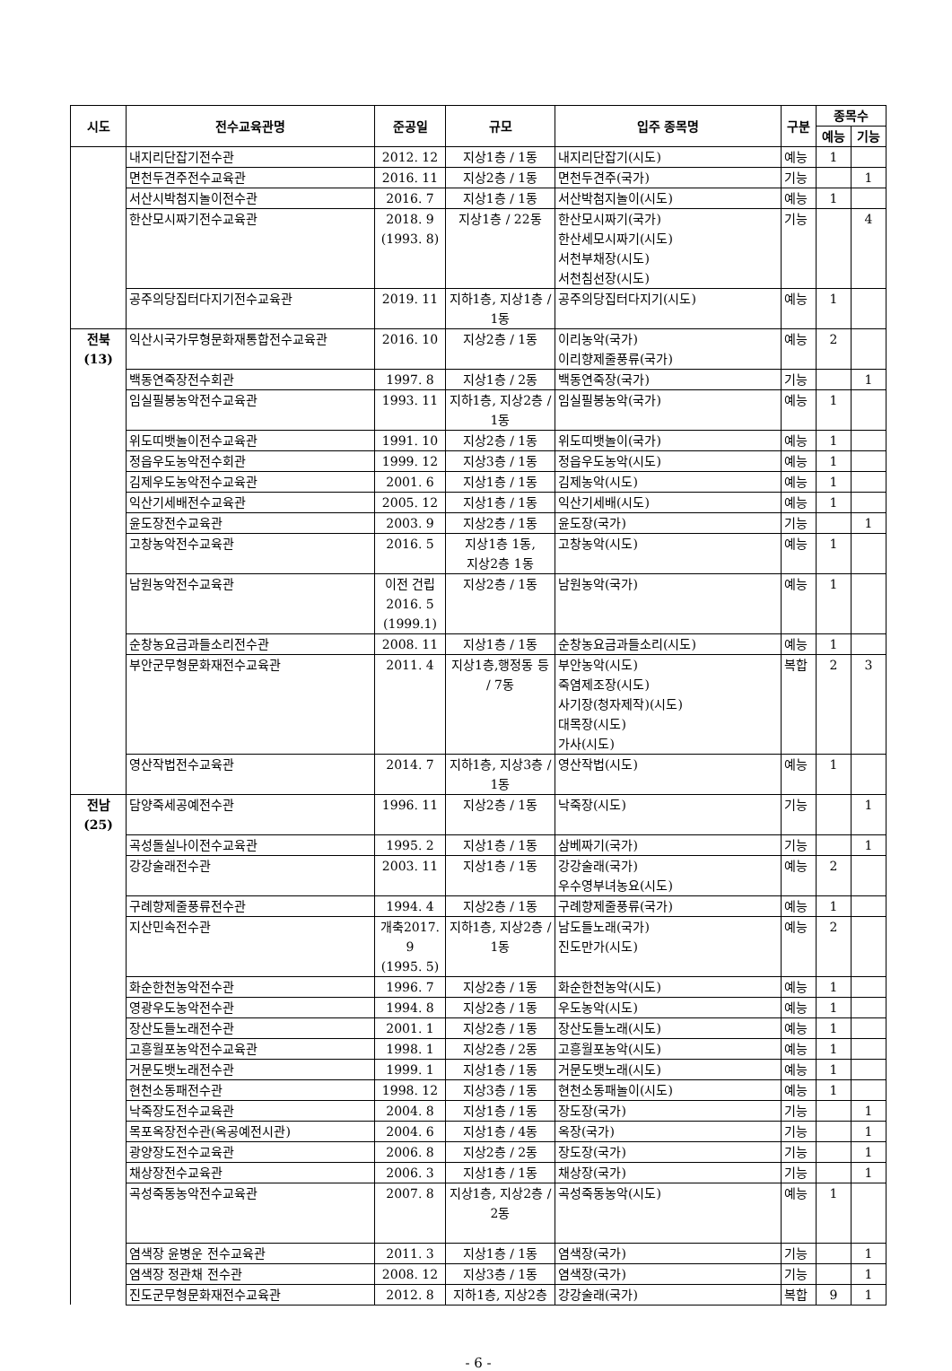| 시도 | 전수교육관명 | 준공일 | 규모 | 입주 종목명 | 구분 | 종목수 | |
| --- | --- | --- | --- | --- | --- | --- | --- |
| | | | | | | 예능 | 기능 |
| | 내지리단잡기전수관 | 2012. 12 | 지상1층 / 1동 | 내지리단잡기(시도) | 예능 | 1 | |
| | 면천두견주전수교육관 | 2016. 11 | 지상2층 / 1동 | 면천두견주(국가) | 기능 | | 1 |
| | 서산시박첨지놀이전수관 | 2016. 7 | 지상1층 / 1동 | 서산박첨지놀이(시도) | 예능 | 1 | |
| | 한산모시짜기전수교육관 | 2018. 9 (1993. 8) | 지상1층 / 22동 | 한산모시짜기(국가) 한산세모시짜기(시도) 서천부채장(시도) 서천침선장(시도) | 기능 | | 4 |
| | 공주의당집터다지기전수교육관 | 2019. 11 | 지하1층, 지상1층 / 1동 | 공주의당집터다지기(시도) | 예능 | 1 | |
| 전북(13) | 익산시국가무형문화재통합전수교육관 | 2016. 10 | 지상2층 / 1동 | 이리농악(국가) 이리향제줄풍류(국가) | 예능 | 2 | |
| | 백동연죽장전수회관 | 1997. 8 | 지상1층 / 2동 | 백동연죽장(국가) | 기능 | | 1 |
| | 임실필봉농악전수교육관 | 1993. 11 | 지하1층, 지상2층 / 1동 | 임실필봉농악(국가) | 예능 | 1 | |
| | 위도띠뱃놀이전수교육관 | 1991. 10 | 지상2층 / 1동 | 위도띠뱃놀이(국가) | 예능 | 1 | |
| | 정읍우도농악전수회관 | 1999. 12 | 지상3층 / 1동 | 정읍우도농악(시도) | 예능 | 1 | |
| | 김제우도농악전수교육관 | 2001. 6 | 지상1층 / 1동 | 김제농악(시도) | 예능 | 1 | |
| | 익산기세배전수교육관 | 2005. 12 | 지상1층 / 1동 | 익산기세배(시도) | 예능 | 1 | |
| | 윤도장전수교육관 | 2003. 9 | 지상2층 / 1동 | 윤도장(국가) | 기능 | | 1 |
| | 고창농악전수교육관 | 2016. 5 | 지상1층 1동, 지상2층 1동 | 고창농악(시도) | 예능 | 1 | |
| | 남원농악전수교육관 | 이전 건립 2016. 5 (1999.1) | 지상2층 / 1동 | 남원농악(국가) | 예능 | 1 | |
| | 순창농요금과들소리전수관 | 2008. 11 | 지상1층 / 1동 | 순창농요금과들소리(시도) | 예능 | 1 | |
| | 부안군무형문화재전수교육관 | 2011. 4 | 지상1층,행정동 등 / 7동 | 부안농악(시도) 죽염제조장(시도) 사기장(청자제작)(시도) 대목장(시도) 가사(시도) | 복합 | 2 | 3 |
| | 영산작법전수교육관 | 2014. 7 | 지하1층, 지상3층 / 1동 | 영산작법(시도) | 예능 | 1 | |
| 전남(25) | 담양죽세공예전수관 | 1996. 11 | 지상2층 / 1동 | 낙죽장(시도) | 기능 | | 1 |
| | 곡성돌실나이전수교육관 | 1995. 2 | 지상1층 / 1동 | 삼베짜기(국가) | 기능 | | 1 |
| | 강강술래전수관 | 2003. 11 | 지상1층 / 1동 | 강강술래(국가) 우수영부녀농요(시도) | 예능 | 2 | |
| | 구례향제줄풍류전수관 | 1994. 4 | 지상2층 / 1동 | 구례향제줄풍류(국가) | 예능 | 1 | |
| | 지산민속전수관 | 개축2017. 9 (1995. 5) | 지하1층, 지상2층 / 1동 | 남도들노래(국가) 진도만가(시도) | 예능 | 2 | |
| | 화순한천농악전수관 | 1996. 7 | 지상2층 / 1동 | 화순한천농악(시도) | 예능 | 1 | |
| | 영광우도농악전수관 | 1994. 8 | 지상2층 / 1동 | 우도농악(시도) | 예능 | 1 | |
| | 장산도들노래전수관 | 2001. 1 | 지상2층 / 1동 | 장산도들노래(시도) | 예능 | 1 | |
| | 고흥월포농악전수교육관 | 1998. 1 | 지상2층 / 2동 | 고흥월포농악(시도) | 예능 | 1 | |
| | 거문도뱃노래전수관 | 1999. 1 | 지상1층 / 1동 | 거문도뱃노래(시도) | 예능 | 1 | |
| | 현천소동패전수관 | 1998. 12 | 지상3층 / 1동 | 현천소동패놀이(시도) | 예능 | 1 | |
| | 낙죽장도전수교육관 | 2004. 8 | 지상1층 / 1동 | 장도장(국가) | 기능 | | 1 |
| | 목포옥장전수관(옥공예전시관) | 2004. 6 | 지상1층 / 4동 | 옥장(국가) | 기능 | | 1 |
| | 광양장도전수교육관 | 2006. 8 | 지상2층 / 2동 | 장도장(국가) | 기능 | | 1 |
| | 채상장전수교육관 | 2006. 3 | 지상1층 / 1동 | 채상장(국가) | 기능 | | 1 |
| | 곡성죽동농악전수교육관 | 2007. 8 | 지상1층, 지상2층 / 2동 | 곡성죽동농악(시도) | 예능 | 1 | |
| | 염색장 윤병운 전수교육관 | 2011. 3 | 지상1층 / 1동 | 염색장(국가) | 기능 | | 1 |
| | 염색장 정관채 전수관 | 2008. 12 | 지상3층 / 1동 | 염색장(국가) | 기능 | | 1 |
| | 진도군무형문화재전수교육관 | 2012. 8 | 지하1층, 지상2층 | 강강술래(국가) | 복합 | 9 | 1 |
- 6 -